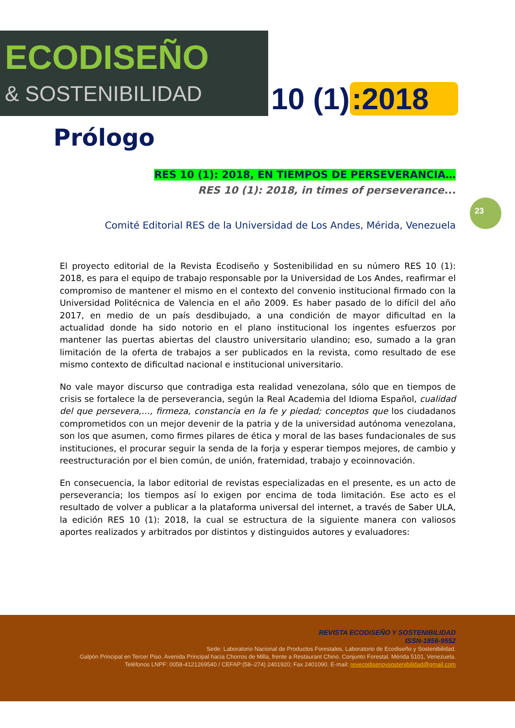ECODISEÑO
& SOSTENIBILIDAD
10 (1):2018
Prólogo
23
RES 10 (1): 2018, EN TIEMPOS DE PERSEVERANCIA…
RES 10 (1): 2018, in times of perseverance...
Comité Editorial RES de la Universidad de Los Andes, Mérida, Venezuela
El proyecto editorial de la Revista Ecodiseño y Sostenibilidad en su número RES 10 (1): 2018, es para el equipo de trabajo responsable por la Universidad de Los Andes, reafirmar el compromiso de mantener el mismo en el contexto del convenio institucional firmado con la Universidad Politécnica de Valencia en el año 2009. Es haber pasado de lo difícil del año 2017, en medio de un país desdibujado, a una condición de mayor dificultad en la actualidad donde ha sido notorio en el plano institucional los ingentes esfuerzos por mantener las puertas abiertas del claustro universitario ulandino; eso, sumado a la gran limitación de la oferta de trabajos a ser publicados en la revista, como resultado de ese mismo contexto de dificultad nacional e institucional universitario.
No vale mayor discurso que contradiga esta realidad venezolana, sólo que en tiempos de crisis se fortalece la de perseverancia, según la Real Academia del Idioma Español, cualidad del que persevera,…, firmeza, constancia en la fe y piedad; conceptos que los ciudadanos comprometidos con un mejor devenir de la patria y de la universidad autónoma venezolana, son los que asumen, como firmes pilares de ética y moral de las bases fundacionales de sus instituciones, el procurar seguir la senda de la forja y esperar tiempos mejores, de cambio y reestructuración por el bien común, de unión, fraternidad, trabajo y ecoinnovación.
En consecuencia, la labor editorial de revistas especializadas en el presente, es un acto de perseverancia; los tiempos así lo exigen por encima de toda limitación. Ese acto es el resultado de volver a publicar a la plataforma universal del internet, a través de Saber ULA, la edición RES 10 (1): 2018, la cual se estructura de la siguiente manera con valiosos aportes realizados y arbitrados por distintos y distinguidos autores y evaluadores:
REVISTA ECODISEÑO Y SOSTENIBILIDAD
ISSN-1856-9552
Sede: Laboratorio Nacional de Productos Forestales, Laboratorio de Ecodiseño y Sostenibilidad.
Galpón Principal en Tercer Piso. Avenida Principal hacia Chorros de Milla, frente a Restaurant Chino. Conjunto Forestal. Mérida 5101, Venezuela.
Teléfonos LNPF: 0058-4121269540 / CEFAP:(58–274) 2401920; Fax 2401090. E-mail: revecodisenoysostenibilidad@gmail.com